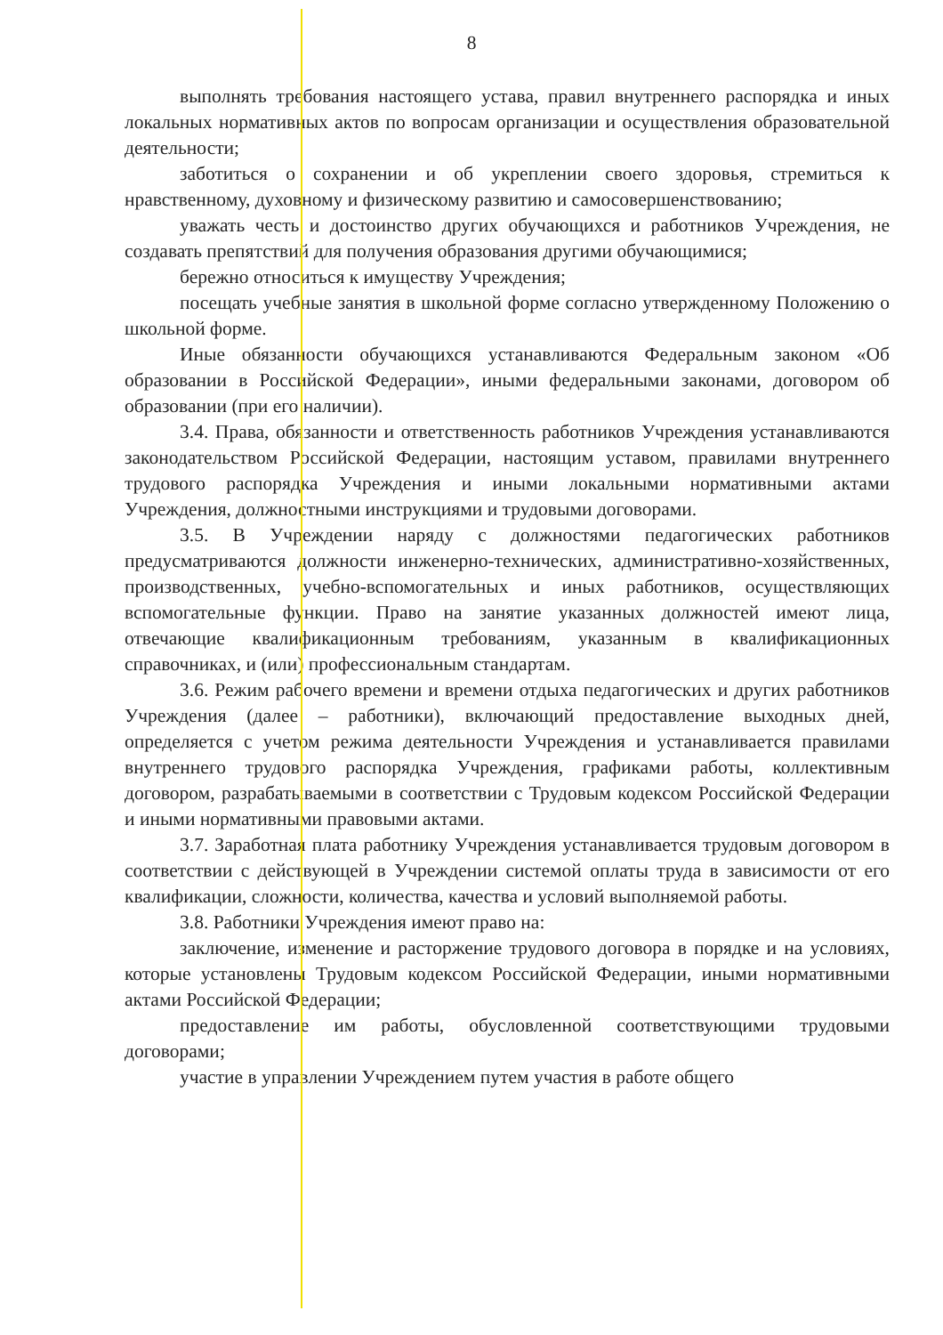8
выполнять требования настоящего устава, правил внутреннего распорядка и иных локальных нормативных актов по вопросам организации и осуществления образовательной деятельности;
заботиться о сохранении и об укреплении своего здоровья, стремиться к нравственному, духовному и физическому развитию и самосовершенствованию;
уважать честь и достоинство других обучающихся и работников Учреждения, не создавать препятствий для получения образования другими обучающимися;
бережно относиться к имуществу Учреждения;
посещать учебные занятия в школьной форме согласно утвержденному Положению о школьной форме.
Иные обязанности обучающихся устанавливаются Федеральным законом «Об образовании в Российской Федерации», иными федеральными законами, договором об образовании (при его наличии).
3.4. Права, обязанности и ответственность работников Учреждения устанавливаются законодательством Российской Федерации, настоящим уставом, правилами внутреннего трудового распорядка Учреждения и иными локальными нормативными актами Учреждения, должностными инструкциями и трудовыми договорами.
3.5. В Учреждении наряду с должностями педагогических работников предусматриваются должности инженерно-технических, административно-хозяйственных, производственных, учебно-вспомогательных и иных работников, осуществляющих вспомогательные функции. Право на занятие указанных должностей имеют лица, отвечающие квалификационным требованиям, указанным в квалификационных справочниках, и (или) профессиональным стандартам.
3.6. Режим рабочего времени и времени отдыха педагогических и других работников Учреждения (далее – работники), включающий предоставление выходных дней, определяется с учетом режима деятельности Учреждения и устанавливается правилами внутреннего трудового распорядка Учреждения, графиками работы, коллективным договором, разрабатываемыми в соответствии с Трудовым кодексом Российской Федерации и иными нормативными правовыми актами.
3.7. Заработная плата работнику Учреждения устанавливается трудовым договором в соответствии с действующей в Учреждении системой оплаты труда в зависимости от его квалификации, сложности, количества, качества и условий выполняемой работы.
3.8. Работники Учреждения имеют право на:
заключение, изменение и расторжение трудового договора в порядке и на условиях, которые установлены Трудовым кодексом Российской Федерации, иными нормативными актами Российской Федерации;
предоставление им работы, обусловленной соответствующими трудовыми договорами;
участие в управлении Учреждением путем участия в работе общего